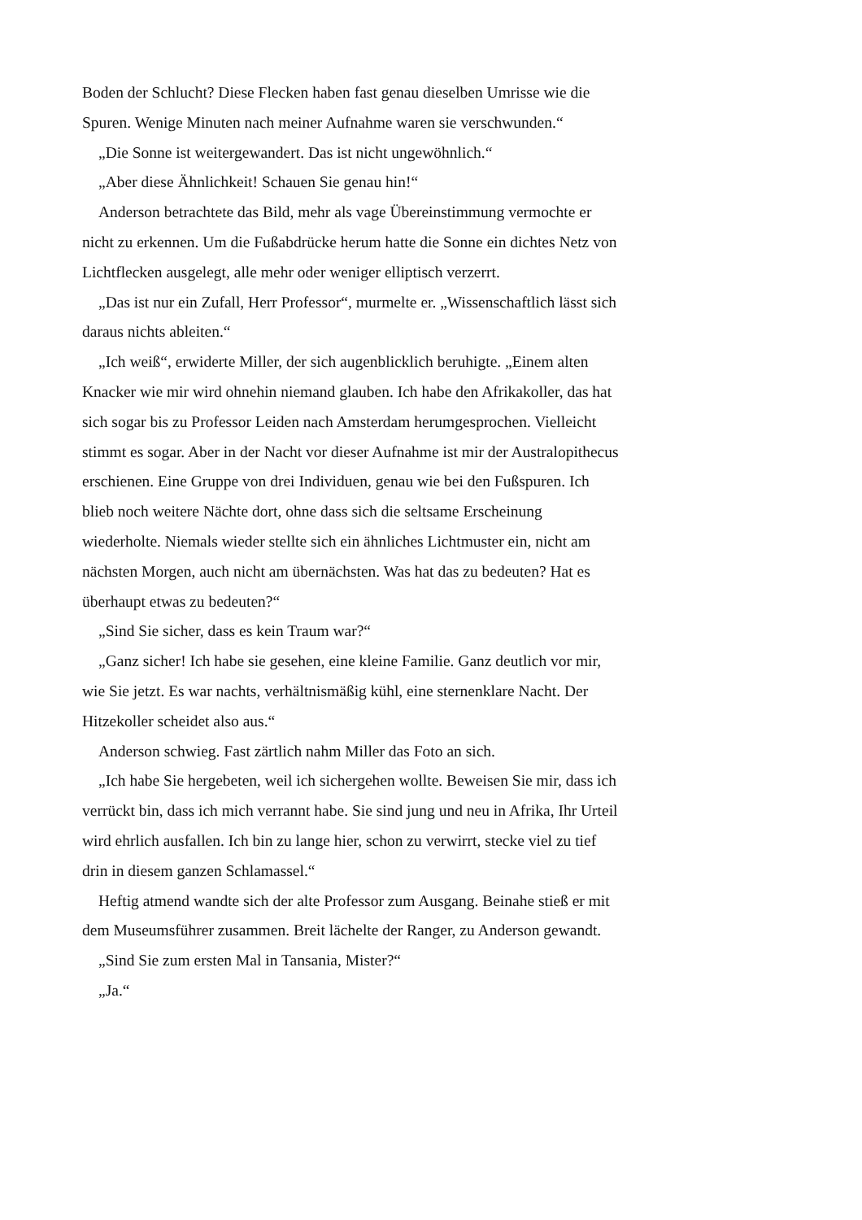Boden der Schlucht? Diese Flecken haben fast genau dieselben Umrisse wie die Spuren. Wenige Minuten nach meiner Aufnahme waren sie verschwunden.“
„Die Sonne ist weitergewandert. Das ist nicht ungewöhnlich.“
„Aber diese Ähnlichkeit! Schauen Sie genau hin!“
Anderson betrachtete das Bild, mehr als vage Übereinstimmung vermochte er nicht zu erkennen. Um die Fußabdrücke herum hatte die Sonne ein dichtes Netz von Lichtflecken ausgelegt, alle mehr oder weniger elliptisch verzerrt.
„Das ist nur ein Zufall, Herr Professor“, murmelte er. „Wissenschaftlich lässt sich daraus nichts ableiten.“
„Ich weiß“, erwiderte Miller, der sich augenblicklich beruhigte. „Einem alten Knacker wie mir wird ohnehin niemand glauben. Ich habe den Afrikakoller, das hat sich sogar bis zu Professor Leiden nach Amsterdam herumgesprochen. Vielleicht stimmt es sogar. Aber in der Nacht vor dieser Aufnahme ist mir der Australopithecus erschienen. Eine Gruppe von drei Individuen, genau wie bei den Fußspuren. Ich blieb noch weitere Nächte dort, ohne dass sich die seltsame Erscheinung wiederholte. Niemals wieder stellte sich ein ähnliches Lichtmuster ein, nicht am nächsten Morgen, auch nicht am übernächsten. Was hat das zu bedeuten? Hat es überhaupt etwas zu bedeuten?“
„Sind Sie sicher, dass es kein Traum war?“
„Ganz sicher! Ich habe sie gesehen, eine kleine Familie. Ganz deutlich vor mir, wie Sie jetzt. Es war nachts, verhältnismäßig kühl, eine sternenklare Nacht. Der Hitzekoller scheidet also aus.“
Anderson schwieg. Fast zärtlich nahm Miller das Foto an sich.
„Ich habe Sie hergebeten, weil ich sichergehen wollte. Beweisen Sie mir, dass ich verrückt bin, dass ich mich verrannt habe. Sie sind jung und neu in Afrika, Ihr Urteil wird ehrlich ausfallen. Ich bin zu lange hier, schon zu verwirrt, stecke viel zu tief drin in diesem ganzen Schlamassel.“
Heftig atmend wandte sich der alte Professor zum Ausgang. Beinahe stieß er mit dem Museumsführer zusammen. Breit lächelte der Ranger, zu Anderson gewandt.
„Sind Sie zum ersten Mal in Tansania, Mister?“
„Ja.“